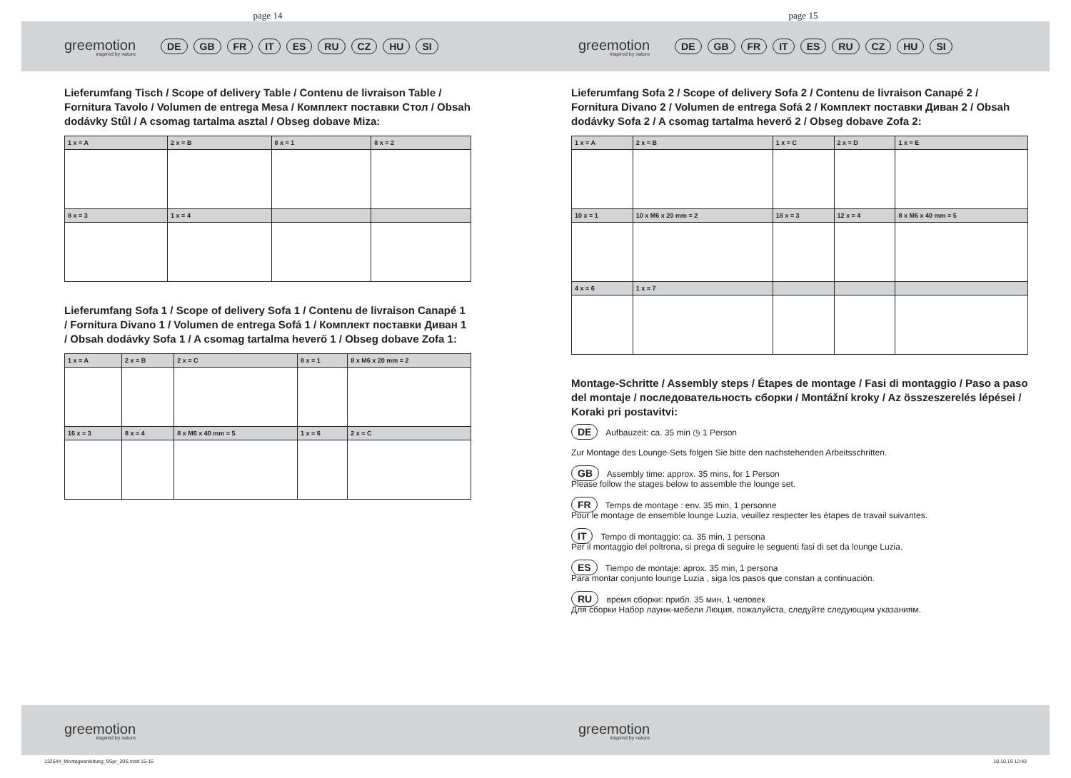page 14 page 15
greemotion
inspired by nature
DE GB FR IT ES RU CZ HU SI
greemotion
inspired by nature
DE GB FR IT ES RU CZ HU SI
Lieferumfang Tisch / Scope of delivery Table / Contenu de livraison Table / Fornitura Tavolo / Volumen de entrega Mesa / Комплект поставки Стол / Obsah dodávky Stůl / A csomag tartalma asztal / Obseg dobave Miza:
| 1 x = A | 2 x = B | 8 x = 1 | 8 x = 2 |
| --- | --- | --- | --- |
| 8 x = 3 | 1 x = 4 | | |
Lieferumfang Sofa 1 / Scope of delivery Sofa 1 / Contenu de livraison Canapé 1 / Fornitura Divano 1 / Volumen de entrega Sofá 1 / Комплект поставки Диван 1 / Obsah dodávky Sofa 1 / A csomag tartalma heverő 1 / Obseg dobave Zofa 1:
| 1 x = A | 2 x = B | 2 x = C | 8 x = 1 | 8 x M6 x 20 mm = 2 |
| --- | --- | --- | --- | --- |
| 16 x = 3 | 8 x = 4 | 8 x M6 x 40 mm = 5 | 1 x = 6 | 2 x = C |
Lieferumfang Sofa 2 / Scope of delivery Sofa 2 / Contenu de livraison Canapé 2 / Fornitura Divano 2 / Volumen de entrega Sofá 2 / Комплект поставки Диван 2 / Obsah dodávky Sofa 2 / A csomag tartalma heverő 2 / Obseg dobave Zofa 2:
| 1 x = A | 2 x = B | 1 x = C | 2 x = D | 1 x = E |
| --- | --- | --- | --- | --- |
| 10 x = 1 | 10 x M6 x 20 mm = 2 | 18 x = 3 | 12 x = 4 | 8 x M6 x 40 mm = 5 |
| 4 x = 6 | 1 x = 7 | | | |
Montage-Schritte / Assembly steps / Étapes de montage / Fasi di montaggio / Paso a paso del montaje / последовательность сборки / Montážní kroky / Az összeszerelés lépései / Koraki pri postavitvi:
DE Aufbauzeit: ca. 35 min ◷ 1 Person
Zur Montage des Lounge-Sets folgen Sie bitte den nachstehenden Arbeitsschritten.
GB Assembly time: approx. 35 mins, for 1 Person
Please follow the stages below to assemble the lounge set.
FR Temps de montage : env. 35 min, 1 personne
Pour le montage de ensemble lounge Luzia, veuillez respecter les étapes de travail suivantes.
IT Tempo di montaggio: ca. 35 min, 1 persona
Per il montaggio del poltrona, si prega di seguire le seguenti fasi di set da lounge Luzia.
ES Tiempo de montaje: aprox. 35 min, 1 persona
Para montar conjunto lounge Luzia , siga los pasos que constan a continuación.
RU время сборки: прибл. 35 мин, 1 человек
Для сборки Набор лаунж-мебели Люция, пожалуйста, следуйте следующим указаниям.
greemotion
inspired by nature
greemotion
inspired by nature
132644_Montageanleitung_9Spr_20S.indd 15-16
10.10.19 12:43